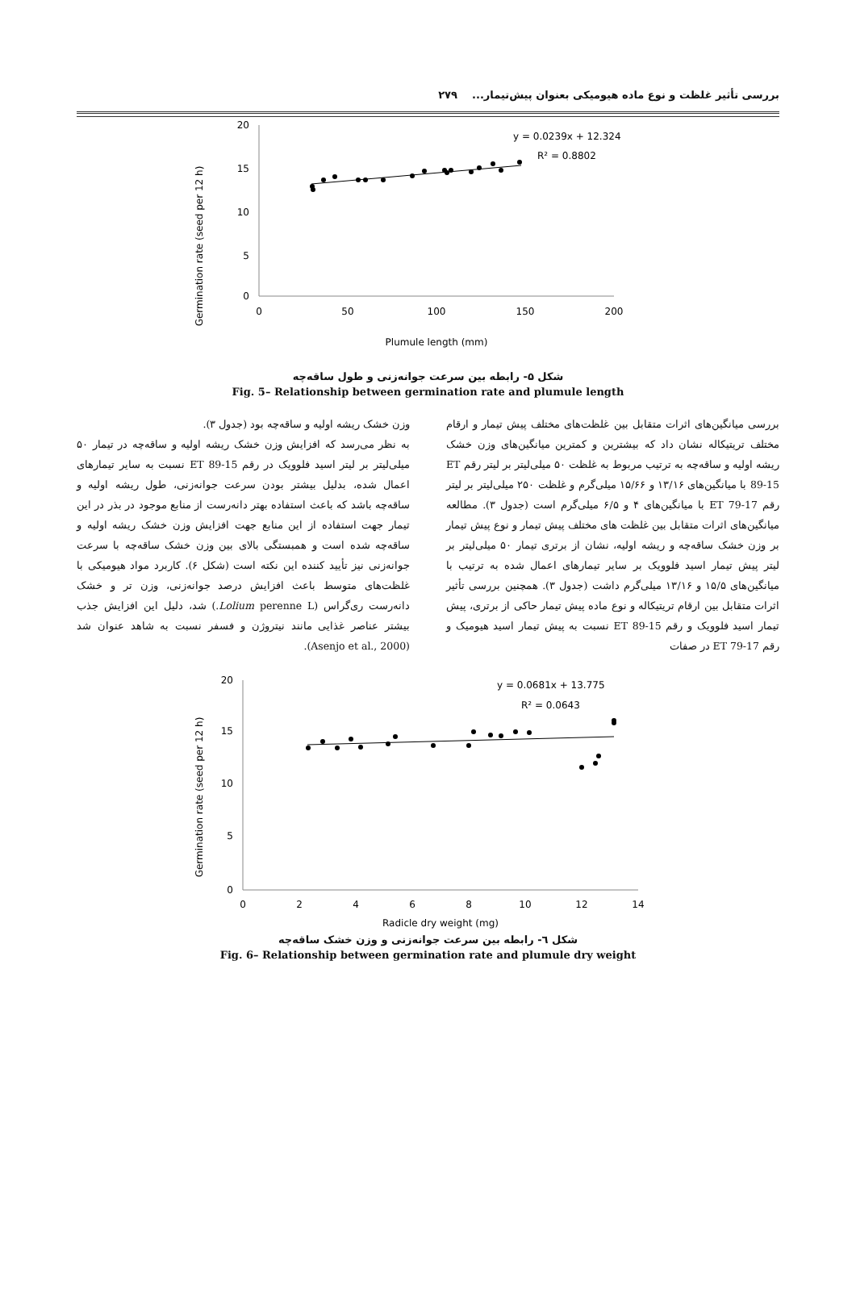بررسی تأثیر غلظت و نوع ماده هیومیکی بعنوان پیش‌تیمار... ۲۷۹
Germination rate (seed per 12 h)
20
15
10
5
0
0
50
100
150
200
Plumule length (mm)
y = 0.0239x + 12.324
R² = 0.8802
شکل ۵- رابطه بین سرعت جوانه‌زنی و طول ساقه‌چه
Fig. 5– Relationship between germination rate and plumule length
بررسی میانگین‌های اثرات متقابل بین غلظت‌های مختلف پیش تیمار و ارقام مختلف تریتیکاله نشان داد که بیشترین و کمترین میانگین‌های وزن خشک ریشه اولیه و ساقه‌چه به ترتیب مربوط به غلظت ۵۰ میلی‌لیتر بر لیتر رقم ET 89-15 با میانگین‌های ۱۳/۱۶ و ۱۵/۶۶ میلی‌گرم و غلظت ۲۵۰ میلی‌لیتر بر لیتر رقم ET 79-17 با میانگین‌های ۴ و ۶/۵ میلی‌گرم است (جدول ۳). مطالعه میانگین‌های اثرات متقابل بین غلظت های مختلف پیش تیمار و نوع پیش تیمار بر وزن خشک ساقه‌چه و ریشه اولیه، نشان از برتری تیمار ۵۰ میلی‌لیتر بر لیتر پیش تیمار اسید فلوویک بر سایر تیمارهای اعمال شده به ترتیب با میانگین‌های ۱۵/۵ و ۱۳/۱۶ میلی‌گرم داشت (جدول ۳). همچنین بررسی تأثیر اثرات متقابل بین ارقام تریتیکاله و نوع ماده پیش تیمار حاکی از برتری، پیش تیمار اسید فلوویک و رقم ET 89-15 نسبت به پیش تیمار اسید هیومیک و رقم ET 79-17 در صفات
وزن خشک ریشه اولیه و ساقه‌چه بود (جدول ۳).
به نظر می‌رسد که افزایش وزن خشک ریشه اولیه و ساقه‌چه در تیمار ۵۰ میلی‌لیتر بر لیتر اسید فلوویک در رقم ET 89-15 نسبت به سایر تیمارهای اعمال شده، بدلیل بیشتر بودن سرعت جوانه‌زنی، طول ریشه اولیه و ساقه‌چه باشد که باعث استفاده بهتر دانه‌رست از منابع موجود در بذر در این تیمار جهت استفاده از این منابع جهت افزایش وزن خشک ریشه اولیه و ساقه‌چه شده است و همبستگی بالای بین وزن خشک ساقه‌چه با سرعت جوانه‌زنی نیز تأیید کننده این نکته است (شکل ۶). کاربرد مواد هیومیکی با غلظت‌های متوسط باعث افزایش درصد جوانه‌زنی، وزن تر و خشک دانه‌رست ری‌گراس (Lolium perenne L.) شد، دلیل این افزایش جذب بیشتر عناصر غذایی مانند نیتروژن و فسفر نسبت به شاهد عنوان شد (Asenjo et al., 2000).
Germination rate (seed per 12 h)
20
15
10
5
0
0
2
4
6
8
10
12
14
Radicle dry weight (mg)
y = 0.0681x + 13.775
R² = 0.0643
شکل ٦- رابطه بین سرعت جوانه‌زنی و وزن خشک ساقه‌چه
Fig. 6– Relationship between germination rate and plumule dry weight